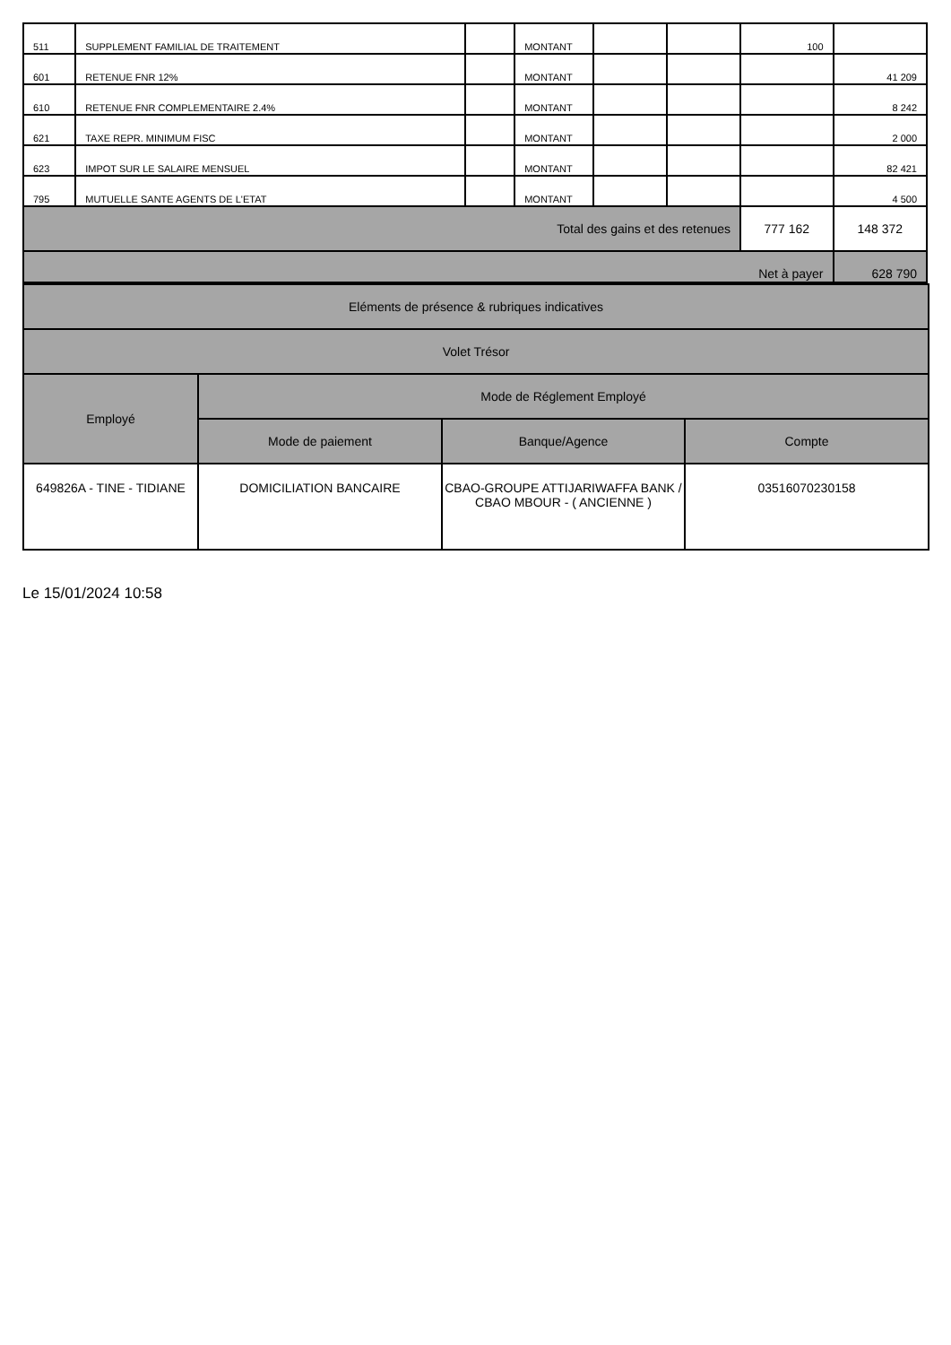| 511 | SUPPLEMENT FAMILIAL DE TRAITEMENT | | MONTANT | | | 100 | |
| 601 | RETENUE FNR 12% | | MONTANT | | | | 41 209 |
| 610 | RETENUE FNR COMPLEMENTAIRE 2.4% | | MONTANT | | | | 8 242 |
| 621 | TAXE REPR. MINIMUM FISC | | MONTANT | | | | 2 000 |
| 623 | IMPOT SUR LE SALAIRE MENSUEL | | MONTANT | | | | 82 421 |
| 795 | MUTUELLE SANTE AGENTS DE L'ETAT | | MONTANT | | | | 4 500 |
| Total des gains et des retenues | | | | | | 777 162 | 148 372 |
| Net à payer | | | | | | | 628 790 |
| Eléments de présence & rubriques indicatives | | | |
| --- | --- | --- | --- |
| Volet Trésor | | | |
| Employé | Mode de Réglement Employé | | |
| | Mode de paiement | Banque/Agence | Compte |
| 649826A - TINE - TIDIANE | DOMICILIATION BANCAIRE | CBAO-GROUPE ATTIJARIWAFFA BANK / CBAO MBOUR - ( ANCIENNE ) | 03516070230158 |
Le 15/01/2024 10:58